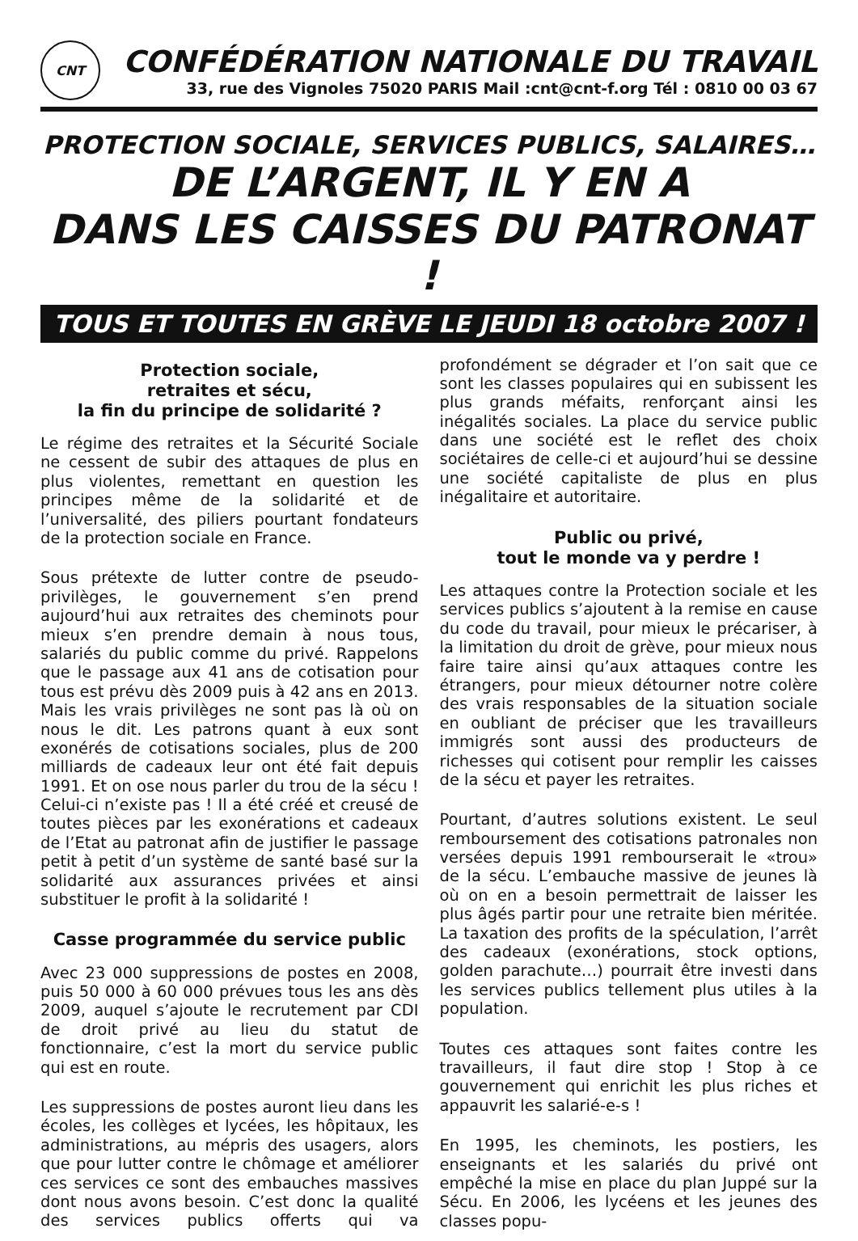CNT
CONFÉDÉRATION NATIONALE DU TRAVAIL
33, rue des Vignoles 75020 PARIS Mail :cnt@cnt-f.org Tél : 0810 00 03 67
PROTECTION SOCIALE, SERVICES PUBLICS, SALAIRES…
DE L’ARGENT, IL Y EN A
DANS LES CAISSES DU PATRONAT !
TOUS ET TOUTES EN GRÈVE LE JEUDI 18 octobre 2007 !
Protection sociale,
retraites et sécu,
la fin du principe de solidarité ?
Le régime des retraites et la Sécurité Sociale ne cessent de subir des attaques de plus en plus violentes, remettant en question les principes même de la solidarité et de l’universalité, des piliers pourtant fondateurs de la protection sociale en France.
Sous prétexte de lutter contre de pseudo-privilèges, le gouvernement s’en prend aujourd’hui aux retraites des cheminots pour mieux s’en prendre demain à nous tous, salariés du public comme du privé. Rappelons que le passage aux 41 ans de cotisation pour tous est prévu dès 2009 puis à 42 ans en 2013. Mais les vrais privilèges ne sont pas là où on nous le dit. Les patrons quant à eux sont exonérés de cotisations sociales, plus de 200 milliards de cadeaux leur ont été fait depuis 1991. Et on ose nous parler du trou de la sécu ! Celui-ci n’existe pas ! Il a été créé et creusé de toutes pièces par les exonérations et cadeaux de l’Etat au patronat afin de justifier le passage petit à petit d’un système de santé basé sur la solidarité aux assurances privées et ainsi substituer le profit à la solidarité !
Casse programmée du service public
Avec 23 000 suppressions de postes en 2008, puis 50 000 à 60 000 prévues tous les ans dès 2009, auquel s’ajoute le recrutement par CDI de droit privé au lieu du statut de fonctionnaire, c’est la mort du service public qui est en route.
Les suppressions de postes auront lieu dans les écoles, les collèges et lycées, les hôpitaux, les administrations, au mépris des usagers, alors que pour lutter contre le chômage et améliorer ces services ce sont des embauches massives dont nous avons besoin. C’est donc la qualité des services publics offerts qui va profondément se dégrader et l’on sait que ce sont les classes populaires qui en subissent les plus grands méfaits, renforçant ainsi les inégalités sociales. La place du service public dans une société est le reflet des choix sociétaires de celle-ci et aujourd’hui se dessine une société capitaliste de plus en plus inégalitaire et autoritaire.
Public ou privé,
tout le monde va y perdre !
Les attaques contre la Protection sociale et les services publics s’ajoutent à la remise en cause du code du travail, pour mieux le précariser, à la limitation du droit de grève, pour mieux nous faire taire ainsi qu’aux attaques contre les étrangers, pour mieux détourner notre colère des vrais responsables de la situation sociale en oubliant de préciser que les travailleurs immigrés sont aussi des producteurs de richesses qui cotisent pour remplir les caisses de la sécu et payer les retraites.
Pourtant, d’autres solutions existent. Le seul remboursement des cotisations patronales non versées depuis 1991 rembourserait le «trou» de la sécu. L’embauche massive de jeunes là où on en a besoin permettrait de laisser les plus âgés partir pour une retraite bien méritée. La taxation des profits de la spéculation, l’arrêt des cadeaux (exonérations, stock options, golden parachute…) pourrait être investi dans les services publics tellement plus utiles à la population.
Toutes ces attaques sont faites contre les travailleurs, il faut dire stop ! Stop à ce gouvernement qui enrichit les plus riches et appauvrit les salarié-e-s !
En 1995, les cheminots, les postiers, les enseignants et les salariés du privé ont empêché la mise en place du plan Juppé sur la Sécu. En 2006, les lycéens et les jeunes des classes popu-